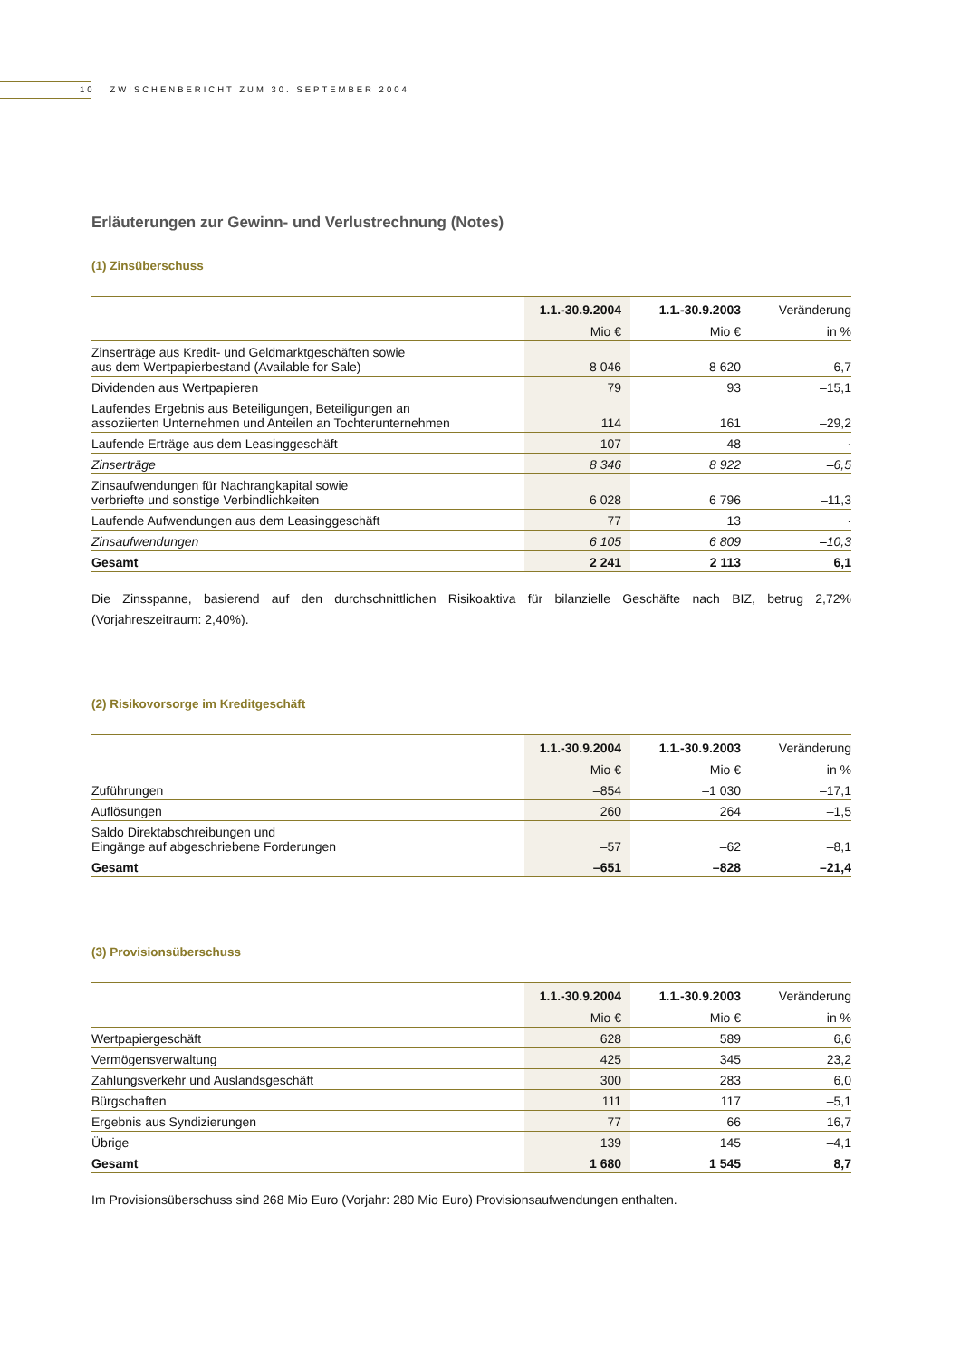10 ZWISCHENBERICHT ZUM 30. SEPTEMBER 2004
Erläuterungen zur Gewinn- und Verlustrechnung (Notes)
(1) Zinsüberschuss
| | 1.1.-30.9.2004 | 1.1.-30.9.2003 | Veränderung |
| --- | --- | --- | --- |
| | Mio € | Mio € | in % |
| Zinserträge aus Kredit- und Geldmarktgeschäften sowie aus dem Wertpapierbestand (Available for Sale) | 8 046 | 8 620 | –6,7 |
| Dividenden aus Wertpapieren | 79 | 93 | –15,1 |
| Laufendes Ergebnis aus Beteiligungen, Beteiligungen an assoziierten Unternehmen und Anteilen an Tochterunternehmen | 114 | 161 | –29,2 |
| Laufende Erträge aus dem Leasinggeschäft | 107 | 48 | · |
| Zinserträge | 8 346 | 8 922 | –6,5 |
| Zinsaufwendungen für Nachrangkapital sowie verbriefte und sonstige Verbindlichkeiten | 6 028 | 6 796 | –11,3 |
| Laufende Aufwendungen aus dem Leasinggeschäft | 77 | 13 | · |
| Zinsaufwendungen | 6 105 | 6 809 | –10,3 |
| Gesamt | 2 241 | 2 113 | 6,1 |
Die Zinsspanne, basierend auf den durchschnittlichen Risikoaktiva für bilanzielle Geschäfte nach BIZ, betrug 2,72% (Vorjahreszeitraum: 2,40%).
(2) Risikovorsorge im Kreditgeschäft
| | 1.1.-30.9.2004 | 1.1.-30.9.2003 | Veränderung |
| --- | --- | --- | --- |
| | Mio € | Mio € | in % |
| Zuführungen | –854 | –1 030 | –17,1 |
| Auflösungen | 260 | 264 | –1,5 |
| Saldo Direktabschreibungen und Eingänge auf abgeschriebene Forderungen | –57 | –62 | –8,1 |
| Gesamt | –651 | –828 | –21,4 |
(3) Provisionsüberschuss
| | 1.1.-30.9.2004 | 1.1.-30.9.2003 | Veränderung |
| --- | --- | --- | --- |
| | Mio € | Mio € | in % |
| Wertpapiergeschäft | 628 | 589 | 6,6 |
| Vermögensverwaltung | 425 | 345 | 23,2 |
| Zahlungsverkehr und Auslandsgeschäft | 300 | 283 | 6,0 |
| Bürgschaften | 111 | 117 | –5,1 |
| Ergebnis aus Syndizierungen | 77 | 66 | 16,7 |
| Übrige | 139 | 145 | –4,1 |
| Gesamt | 1 680 | 1 545 | 8,7 |
Im Provisionsüberschuss sind 268 Mio Euro (Vorjahr: 280 Mio Euro) Provisionsaufwendungen enthalten.